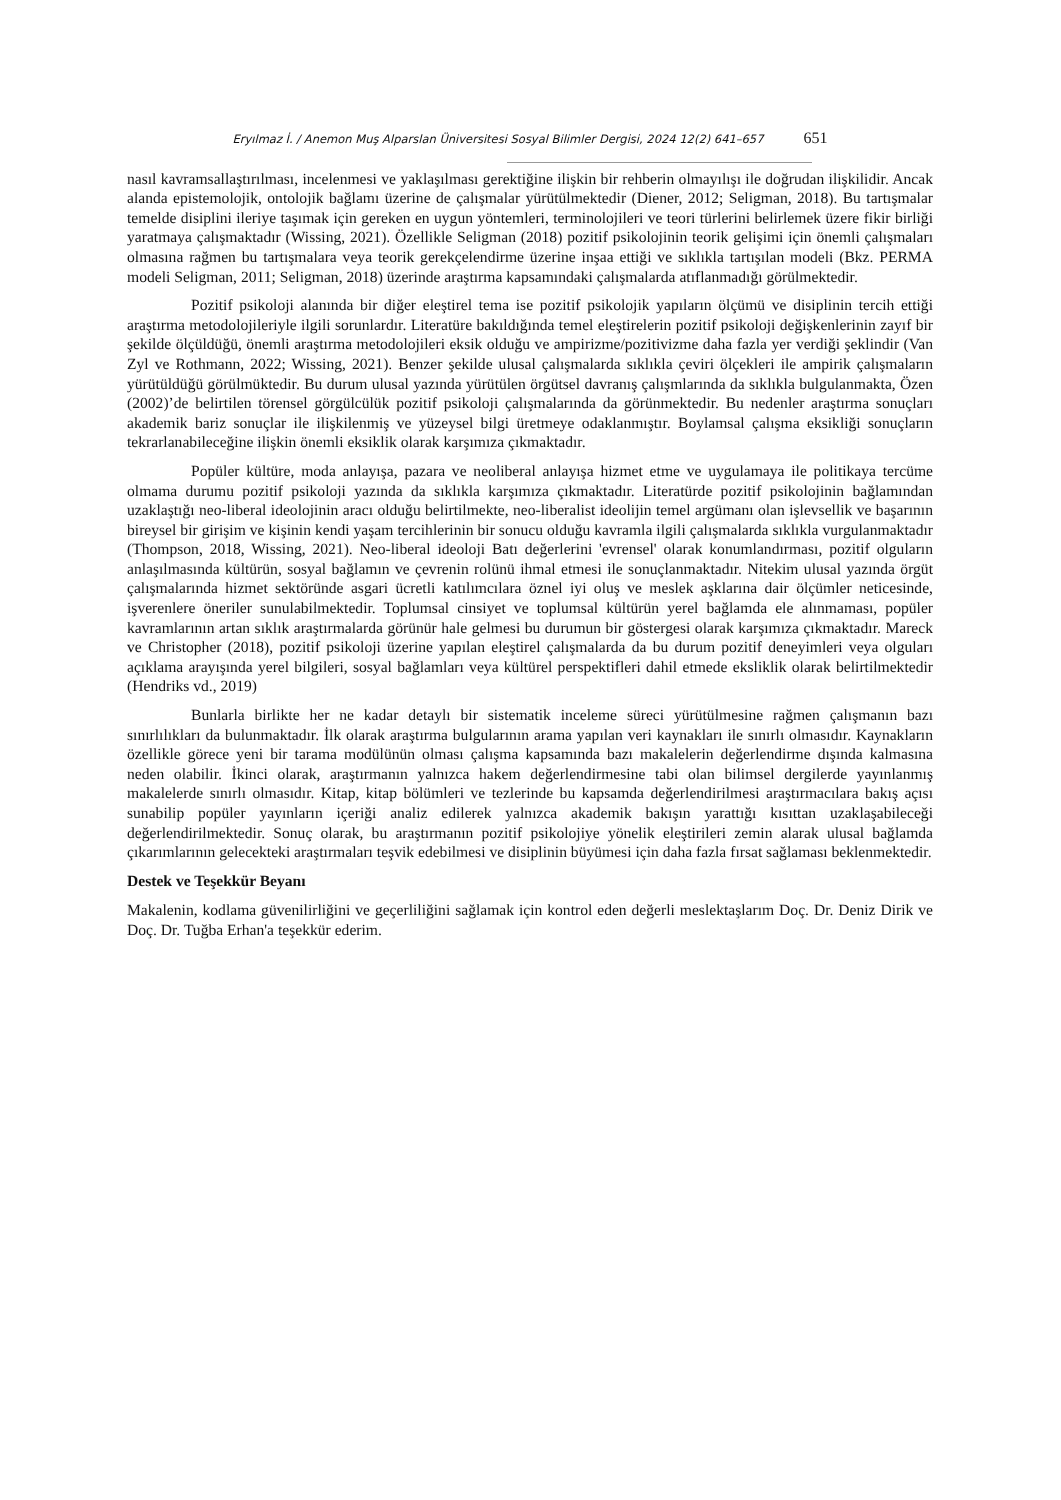Eryılmaz İ. / Anemon Muş Alparslan Üniversitesi Sosyal Bilimler Dergisi, 2024 12(2) 641–657 651
nasıl kavramsallaştırılması, incelenmesi ve yaklaşılması gerektiğine ilişkin bir rehberin olmayılışı ile doğrudan ilişkilidir. Ancak alanda epistemolojik, ontolojik bağlamı üzerine de çalışmalar yürütülmektedir (Diener, 2012; Seligman, 2018). Bu tartışmalar temelde disiplini ileriye taşımak için gereken en uygun yöntemleri, terminolojileri ve teori türlerini belirlemek üzere fikir birliği yaratmaya çalışmaktadır (Wissing, 2021). Özellikle Seligman (2018) pozitif psikolojinin teorik gelişimi için önemli çalışmaları olmasına rağmen bu tartışmalara veya teorik gerekçelendirme üzerine inşaa ettiği ve sıklıkla tartışılan modeli (Bkz. PERMA modeli Seligman, 2011; Seligman, 2018) üzerinde araştırma kapsamındaki çalışmalarda atıflanmadığı görülmektedir.
Pozitif psikoloji alanında bir diğer eleştirel tema ise pozitif psikolojik yapıların ölçümü ve disiplinin tercih ettiği araştırma metodolojileriyle ilgili sorunlardır. Literatüre bakıldığında temel eleştirelerin pozitif psikoloji değişkenlerinin zayıf bir şekilde ölçüldüğü, önemli araştırma metodolojileri eksik olduğu ve ampirizme/pozitivizme daha fazla yer verdiği şeklindir (Van Zyl ve Rothmann, 2022; Wissing, 2021). Benzer şekilde ulusal çalışmalarda sıklıkla çeviri ölçekleri ile ampirik çalışmaların yürütüldüğü görülmüktedir. Bu durum ulusal yazında yürütülen örgütsel davranış çalışmlarında da sıklıkla bulgulanmakta, Özen (2002)’de belirtilen törensel görgülcülük pozitif psikoloji çalışmalarında da görünmektedir. Bu nedenler araştırma sonuçları akademik bariz sonuçlar ile ilişkilenmiş ve yüzeysel bilgi üretmeye odaklanmıştır. Boylamsal çalışma eksikliği sonuçların tekrarlanabileceğine ilişkin önemli eksiklik olarak karşımıza çıkmaktadır.
Popüler kültüre, moda anlayışa, pazara ve neoliberal anlayışa hizmet etme ve uygulamaya ile politikaya tercüme olmama durumu pozitif psikoloji yazında da sıklıkla karşımıza çıkmaktadır. Literatürde pozitif psikolojinin bağlamından uzaklaştığı neo-liberal ideolojinin aracı olduğu belirtilmekte, neo-liberalist ideolijin temel argümanı olan işlevsellik ve başarının bireysel bir girişim ve kişinin kendi yaşam tercihlerinin bir sonucu olduğu kavramla ilgili çalışmalarda sıklıkla vurgulanmaktadır (Thompson, 2018, Wissing, 2021). Neo-liberal ideoloji Batı değerlerini 'evrensel' olarak konumlandırması, pozitif olguların anlaşılmasında kültürün, sosyal bağlamın ve çevrenin rolünü ihmal etmesi ile sonuçlanmaktadır. Nitekim ulusal yazında örgüt çalışmalarında hizmet sektöründe asgari ücretli katılımcılara öznel iyi oluş ve meslek aşklarına dair ölçümler neticesinde, işverenlere öneriler sunulabilmektedir. Toplumsal cinsiyet ve toplumsal kültürün yerel bağlamda ele alınmaması, popüler kavramlarının artan sıklık araştırmalarda görünür hale gelmesi bu durumun bir göstergesi olarak karşımıza çıkmaktadır. Mareck ve Christopher (2018), pozitif psikoloji üzerine yapılan eleştirel çalışmalarda da bu durum pozitif deneyimleri veya olguları açıklama arayışında yerel bilgileri, sosyal bağlamları veya kültürel perspektifleri dahil etmede eksliklik olarak belirtilmektedir (Hendriks vd., 2019)
Bunlarla birlikte her ne kadar detaylı bir sistematik inceleme süreci yürütülmesine rağmen çalışmanın bazı sınırlılıkları da bulunmaktadır. İlk olarak araştırma bulgularının arama yapılan veri kaynakları ile sınırlı olmasıdır. Kaynakların özellikle görece yeni bir tarama modülünün olması çalışma kapsamında bazı makalelerin değerlendirme dışında kalmasına neden olabilir. İkinci olarak, araştırmanın yalnızca hakem değerlendirmesine tabi olan bilimsel dergilerde yayınlanmış makalelerde sınırlı olmasıdır. Kitap, kitap bölümleri ve tezlerinde bu kapsamda değerlendirilmesi araştırmacılara bakış açısı sunabilip popüler yayınların içeriği analiz edilerek yalnızca akademik bakışın yarattığı kısıttan uzaklaşabileceği değerlendirilmektedir. Sonuç olarak, bu araştırmanın pozitif psikolojiye yönelik eleştirileri zemin alarak ulusal bağlamda çıkarımlarının gelecekteki araştırmaları teşvik edebilmesi ve disiplinin büyümesi için daha fazla fırsat sağlaması beklenmektedir.
Destek ve Teşekkür Beyanı
Makalenin, kodlama güvenilirliğini ve geçerliliğini sağlamak için kontrol eden değerli meslektaşlarım Doç. Dr. Deniz Dirik ve Doç. Dr. Tuğba Erhan'a teşekkür ederim.